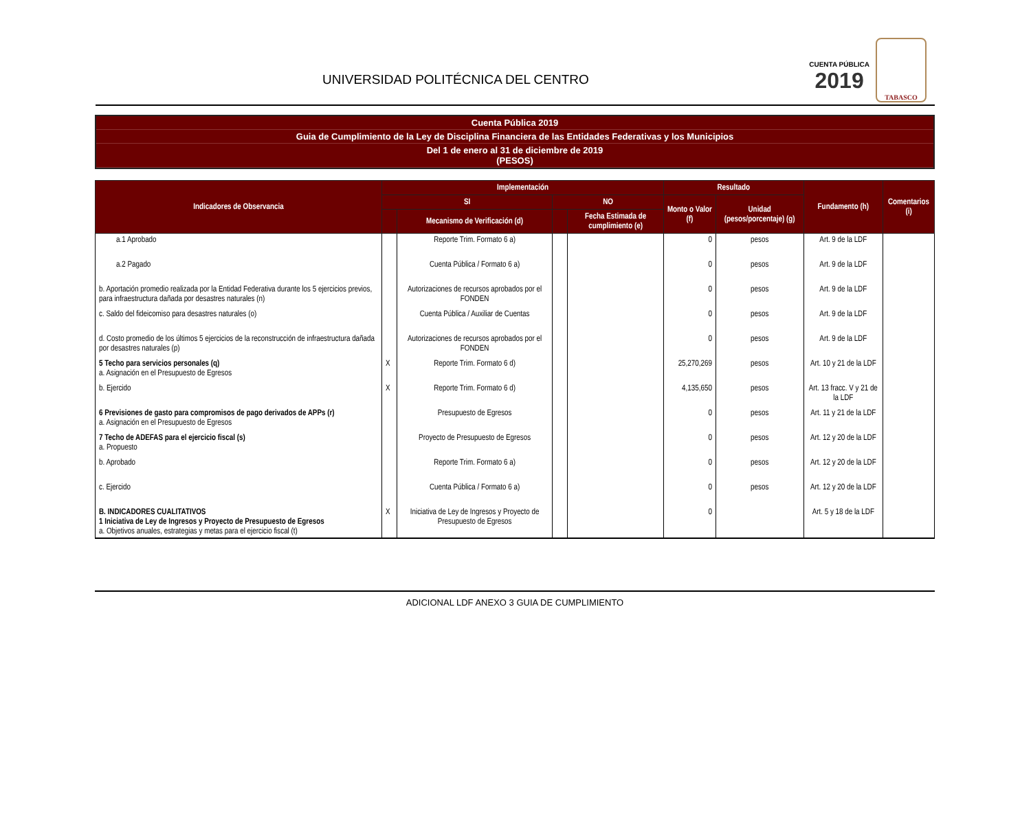UNIVERSIDAD POLITÉCNICA DEL CENTRO
CUENTA PÚBLICA
2019
TABASCO
Cuenta Pública 2019
Guia de Cumplimiento de la Ley de Disciplina Financiera de las Entidades Federativas y los Municipios
Del 1 de enero al 31 de diciembre de 2019
(PESOS)
| Indicadores de Observancia | Implementación | | | | Resultado | | Fundamento (h) | Comentarios (i) |
| --- | --- | --- | --- | --- | --- | --- | --- | --- |
| | SI | | NO | | Monto o Valor (f) | Unidad (pesos/porcentaje) (g) | | |
| | | Mecanismo de Verificación (d) | | Fecha Estimada de cumplimiento (e) | | | | |
| a.1 Aprobado | | Reporte Trim. Formato 6 a) | | | 0 | pesos | Art. 9 de la LDF | |
| a.2 Pagado | | Cuenta Pública / Formato 6 a) | | | 0 | pesos | Art. 9 de la LDF | |
| b. Aportación promedio realizada por la Entidad Federativa durante los 5 ejercicios previos, para infraestructura dañada por desastres naturales (n) | | Autorizaciones de recursos aprobados por el FONDEN | | | 0 | pesos | Art. 9 de la LDF | |
| c. Saldo del fideicomiso para desastres naturales (o) | | Cuenta Pública / Auxiliar de Cuentas | | | 0 | pesos | Art. 9 de la LDF | |
| d. Costo promedio de los últimos 5 ejercicios de la reconstrucción de infraestructura dañada por desastres naturales (p) | | Autorizaciones de recursos aprobados por el FONDEN | | | 0 | pesos | Art. 9 de la LDF | |
| 5 Techo para servicios personales (q) a. Asignación en el Presupuesto de Egresos | X | Reporte Trim. Formato 6 d) | | | 25,270,269 | pesos | Art. 10 y 21 de la LDF | |
| b. Ejercido | X | Reporte Trim. Formato 6 d) | | | 4,135,650 | pesos | Art. 13 fracc. V y 21 de la LDF | |
| 6 Previsiones de gasto para compromisos de pago derivados de APPs (r) a. Asignación en el Presupuesto de Egresos | | Presupuesto de Egresos | | | 0 | pesos | Art. 11 y 21 de la LDF | |
| 7 Techo de ADEFAS para el ejercicio fiscal (s) a. Propuesto | | Proyecto de Presupuesto de Egresos | | | 0 | pesos | Art. 12 y 20 de la LDF | |
| b. Aprobado | | Reporte Trim. Formato 6 a) | | | 0 | pesos | Art. 12 y 20 de la LDF | |
| c. Ejercido | | Cuenta Pública / Formato 6 a) | | | 0 | pesos | Art. 12 y 20 de la LDF | |
| B. INDICADORES CUALITATIVOS 1 Iniciativa de Ley de Ingresos y Proyecto de Presupuesto de Egresos a. Objetivos anuales, estrategias y metas para el ejercicio fiscal (t) | X | Iniciativa de Ley de Ingresos y Proyecto de Presupuesto de Egresos | | | 0 | | Art. 5 y 18 de la LDF | |
ADICIONAL LDF ANEXO 3 GUIA DE CUMPLIMIENTO